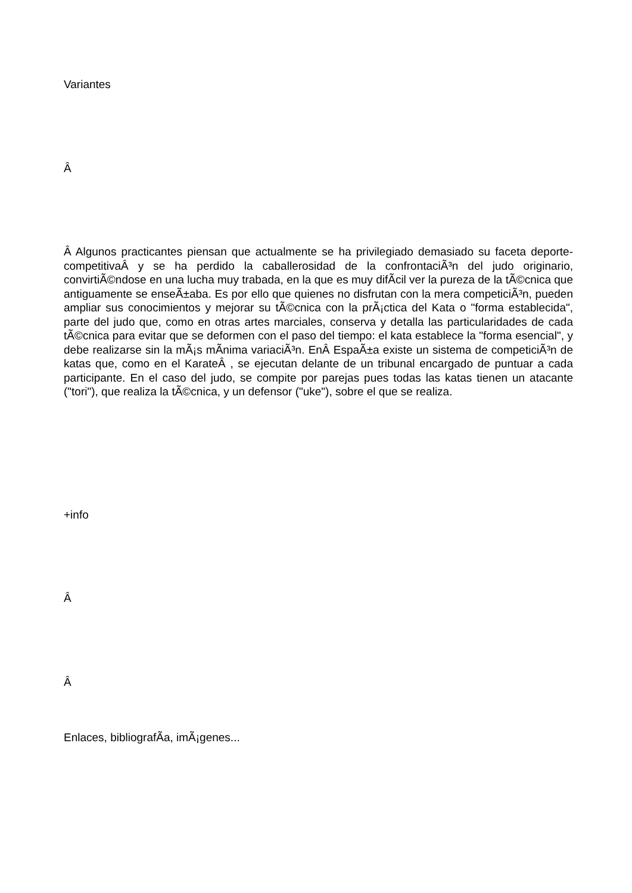Variantes
Â
Â Algunos practicantes piensan que actualmente se ha privilegiado demasiado su faceta deporte-competitivaÂ y se ha perdido la caballerosidad de la confrontaciÃ³n del judo originario, convirtiÃ©ndose en una lucha muy trabada, en la que es muy difÃ­cil ver la pureza de la tÃ©cnica que antiguamente se enseÃ±aba. Es por ello que quienes no disfrutan con la mera competiciÃ³n, pueden ampliar sus conocimientos y mejorar su tÃ©cnica con la prÃ¡ctica del Kata o "forma establecida", parte del judo que, como en otras artes marciales, conserva y detalla las particularidades de cada tÃ©cnica para evitar que se deformen con el paso del tiempo: el kata establece la "forma esencial", y debe realizarse sin la mÃ¡s mÃ­nima variaciÃ³n. EnÂ EspaÃ±a existe un sistema de competiciÃ³n de katas que, como en el KarateÂ , se ejecutan delante de un tribunal encargado de puntuar a cada participante. En el caso del judo, se compite por parejas pues todas las katas tienen un atacante ("tori"), que realiza la tÃ©cnica, y un defensor ("uke"), sobre el que se realiza.
+info
Â
Â
Enlaces, bibliografÃ­a, imÃ¡genes...